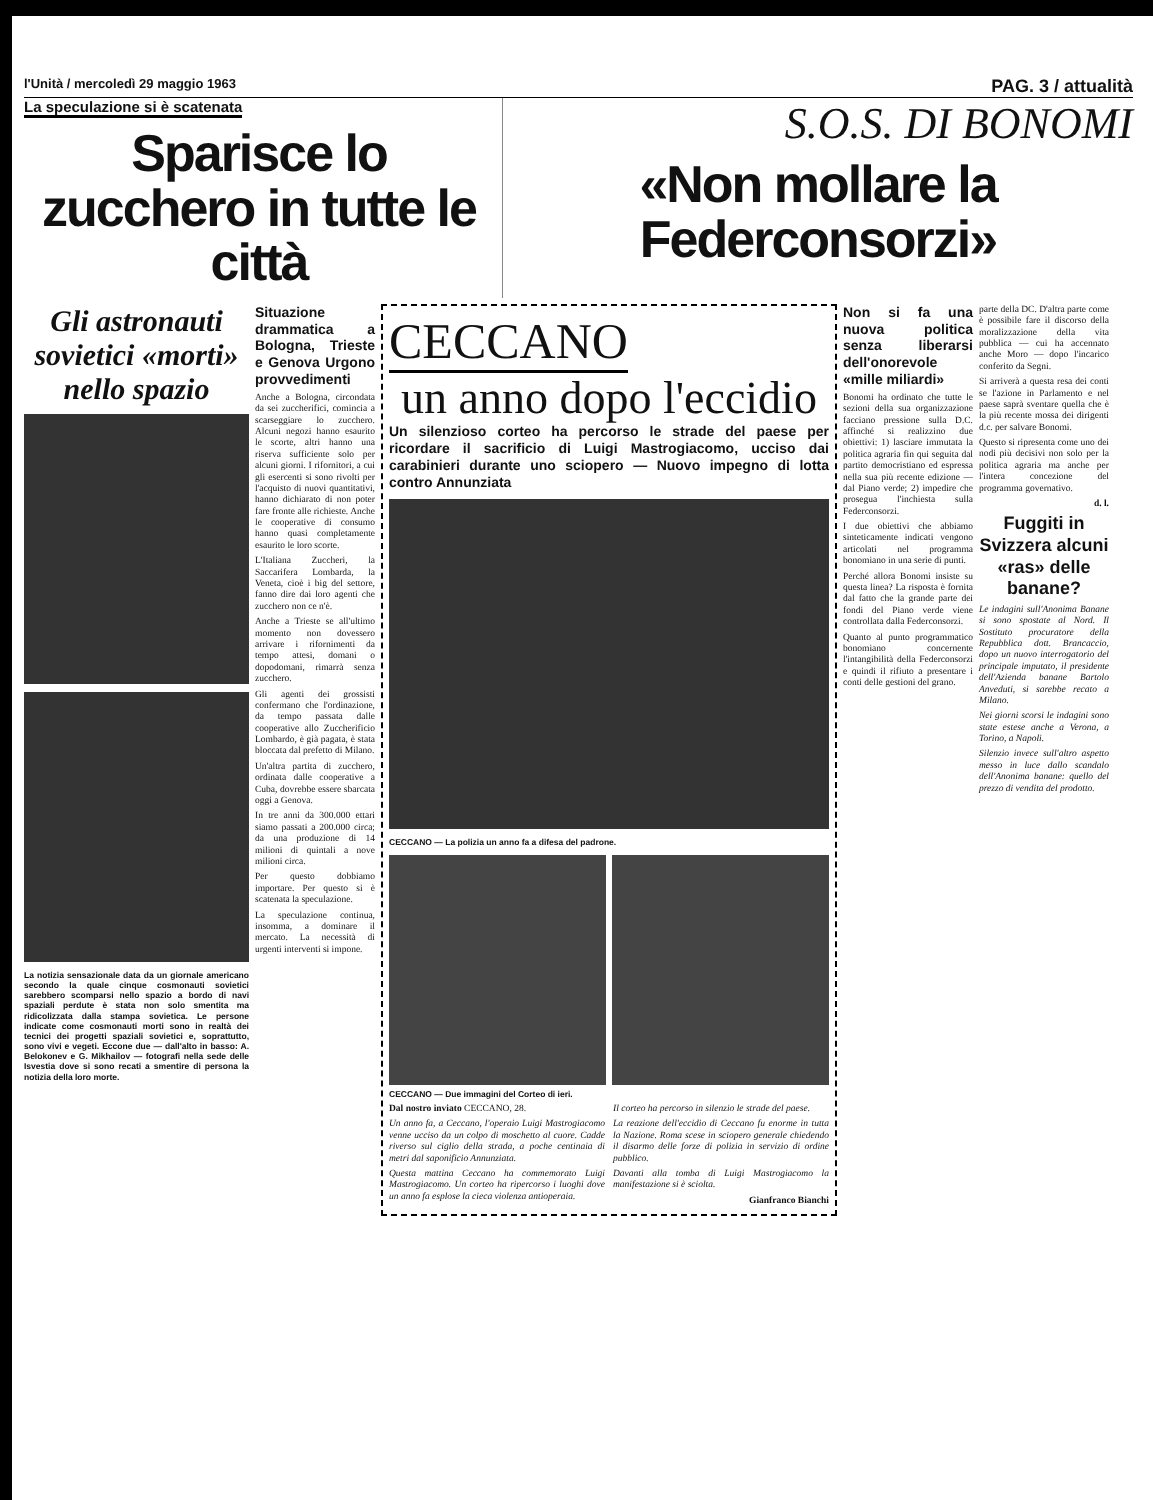l'Unità / mercoledì 29 maggio 1963 PAG. 3 / attualità
La speculazione si è scatenata
Sparisce lo zucchero in tutte le città
S.O.S. DI BONOMI
«Non mollare la Federconsorzi»
Gli astronauti sovietici «morti» nello spazio
La notizia sensazionale data da un giornale americano secondo la quale cinque cosmonauti sovietici sarebbero scomparsi nello spazio a bordo di navi spaziali perdute è stata non solo smentita ma ridicolizzata dalla stampa sovietica. Le persone indicate come cosmonauti morti sono in realtà dei tecnici dei progetti spaziali sovietici e, soprattutto, sono vivi e vegeti. Eccone due — dall'alto in basso: A. Belokonev e G. Mikhailov — fotografi nella sede delle Isvestia dove si sono recati a smentire di persona la notizia della loro morte.
Situazione drammatica a Bologna, Trieste e Genova Urgono provvedimenti
Anche a Bologna, circondata da sei zuccherifici, comincia a scarseggiare lo zucchero. Alcuni negozi hanno esaurito le scorte, altri hanno una riserva sufficiente solo per alcuni giorni. I rifornitori, a cui gli esercenti si sono rivolti per l'acquisto di nuovi quantitativi, hanno dichiarato di non poter fare fronte alle richieste. Anche le cooperative di consumo hanno quasi completamente esaurito le loro scorte.
L'Italiana Zuccheri, la Saccarifera Lombarda, la Veneta, cioè i big del settore, fanno dire dai loro agenti che zucchero non ce n'è.
Anche a Trieste se all'ultimo momento non dovessero arrivare i rifornimenti da tempo attesi, domani o dopodomani, rimarrà senza zucchero.
Gli agenti dei grossisti confermano che l'ordinazione, da tempo passata dalle cooperative allo Zuccherificio Lombardo, è già pagata, è stata bloccata dal prefetto di Milano.
Un'altra partita di zucchero, ordinata dalle cooperative a Cuba, dovrebbe essere sbarcata oggi a Genova.
In tre anni da 300.000 ettari siamo passati a 200.000 circa; da una produzione di 14 milioni di quintali a nove milioni circa.
Per questo dobbiamo importare. Per questo si è scatenata la speculazione.
La speculazione continua, insomma, a dominare il mercato. La necessità di urgenti interventi si impone.
CECCANO
un anno dopo l'eccidio
Un silenzioso corteo ha percorso le strade del paese per ricordare il sacrificio di Luigi Mastrogiacomo, ucciso dai carabinieri durante uno sciopero — Nuovo impegno di lotta contro Annunziata
CECCANO — La polizia un anno fa a difesa del padrone.
CECCANO — Due immagini del Corteo di ieri.
Dal nostro inviato CECCANO, 28.
Un anno fa, a Ceccano, l'operaio Luigi Mastrogiacomo venne ucciso da un colpo di moschetto al cuore. Cadde riverso sul ciglio della strada, a poche centinaia di metri dal saponificio Annunziata.
Questa mattina Ceccano ha commemorato Luigi Mastrogiacomo. Un corteo ha ripercorso i luoghi dove un anno fa esplose la cieca violenza antioperaia.
Il corteo ha percorso in silenzio le strade del paese.
La reazione dell'eccidio di Ceccano fu enorme in tutta la Nazione. Roma scese in sciopero generale chiedendo il disarmo delle forze di polizia in servizio di ordine pubblico.
Davanti alla tomba di Luigi Mastrogiacomo la manifestazione si è sciolta.
Gianfranco Bianchi
Non si fa una nuova politica senza liberarsi dell'onorevole «mille miliardi»
Bonomi ha ordinato che tutte le sezioni della sua organizzazione facciano pressione sulla D.C. affinché si realizzino due obiettivi: 1) lasciare immutata la politica agraria fin qui seguita dal partito democristiano ed espressa nella sua più recente edizione — dal Piano verde; 2) impedire che prosegua l'inchiesta sulla Federconsorzi.
I due obiettivi che abbiamo sinteticamente indicati vengono articolati nel programma bonomiano in una serie di punti.
Perché allora Bonomi insiste su questa linea? La risposta è fornita dal fatto che la grande parte dei fondi del Piano verde viene controllata dalla Federconsorzi.
Quanto al punto programmatico bonomiano concernente l'intangibilità della Federconsorzi e quindi il rifiuto a presentare i conti delle gestioni del grano.
parte della DC. D'altra parte come è possibile fare il discorso della moralizzazione della vita pubblica — cui ha accennato anche Moro — dopo l'incarico conferito da Segni.
Si arriverà a questa resa dei conti se l'azione in Parlamento e nel paese saprà sventare quella che è la più recente mossa dei dirigenti d.c. per salvare Bonomi.
Questo si ripresenta come uno dei nodi più decisivi non solo per la politica agraria ma anche per l'intera concezione del programma governativo.
d. l.
Fuggiti in Svizzera alcuni «ras» delle banane?
Le indagini sull'Anonima Banane si sono spostate al Nord. Il Sostituto procuratore della Repubblica dott. Brancaccio, dopo un nuovo interrogatorio del principale imputato, il presidente dell'Azienda banane Bartolo Anveduti, si sarebbe recato a Milano.
Nei giorni scorsi le indagini sono state estese anche a Verona, a Torino, a Napoli.
Silenzio invece sull'altro aspetto messo in luce dallo scandalo dell'Anonima banane: quello del prezzo di vendita del prodotto.